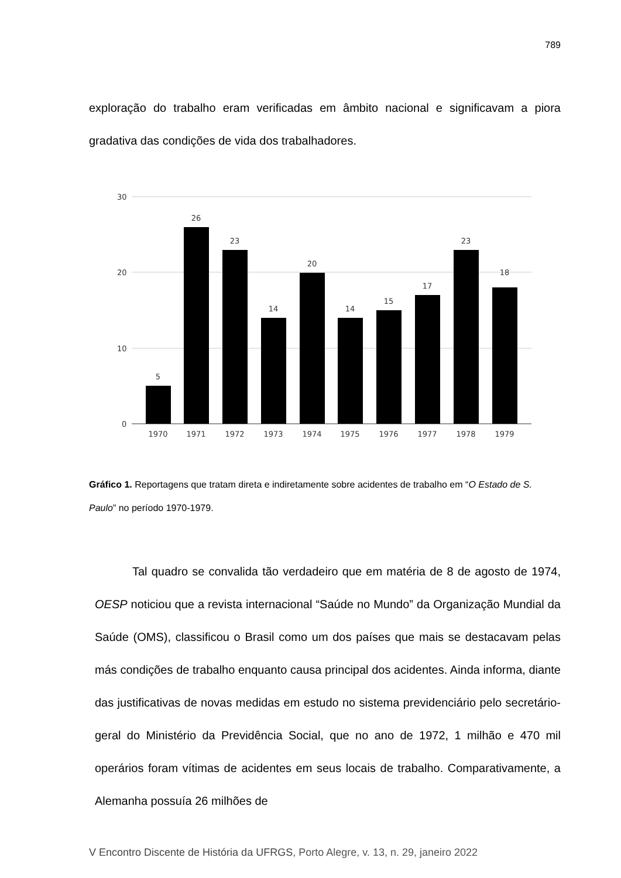789
exploração do trabalho eram verificadas em âmbito nacional e significavam a piora gradativa das condições de vida dos trabalhadores.
30
20
10
0
5
26
23
14
20
14
15
17
23
18
1970
1971
1972
1973
1974
1975
1976
1977
1978
1979
Gráfico 1. Reportagens que tratam direta e indiretamente sobre acidentes de trabalho em “O Estado de S. Paulo” no período 1970-1979.
Tal quadro se convalida tão verdadeiro que em matéria de 8 de agosto de 1974, OESP noticiou que a revista internacional “Saúde no Mundo” da Organização Mundial da Saúde (OMS), classificou o Brasil como um dos países que mais se destacavam pelas más condições de trabalho enquanto causa principal dos acidentes. Ainda informa, diante das justificativas de novas medidas em estudo no sistema previdenciário pelo secretário-geral do Ministério da Previdência Social, que no ano de 1972, 1 milhão e 470 mil operários foram vítimas de acidentes em seus locais de trabalho. Comparativamente, a Alemanha possuía 26 milhões de
V Encontro Discente de História da UFRGS, Porto Alegre, v. 13, n. 29, janeiro 2022